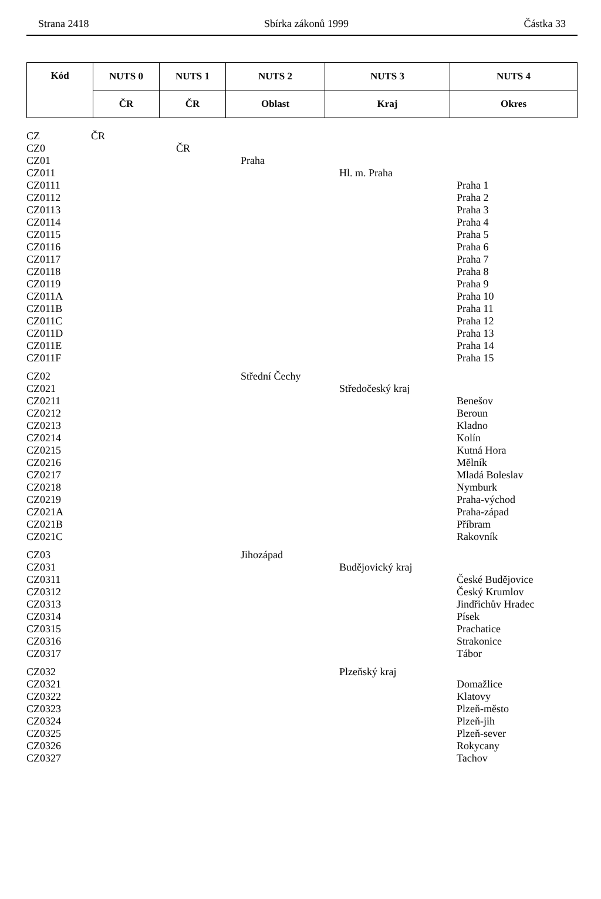Strana 2418 Sbírka zákonů 1999 Částka 33
| Kód | NUTS 0 | NUTS 1 | NUTS 2 | NUTS 3 | NUTS 4 |
| --- | --- | --- | --- | --- | --- |
| | ČR | ČR | Oblast | Kraj | Okres |
| CZ | ČR | | | | |
| CZ0 | | ČR | | | |
| CZ01 | | | Praha | | |
| CZ011 | | | | Hl. m. Praha | |
| CZ0111 | | | | | Praha 1 |
| CZ0112 | | | | | Praha 2 |
| CZ0113 | | | | | Praha 3 |
| CZ0114 | | | | | Praha 4 |
| CZ0115 | | | | | Praha 5 |
| CZ0116 | | | | | Praha 6 |
| CZ0117 | | | | | Praha 7 |
| CZ0118 | | | | | Praha 8 |
| CZ0119 | | | | | Praha 9 |
| CZ011A | | | | | Praha 10 |
| CZ011B | | | | | Praha 11 |
| CZ011C | | | | | Praha 12 |
| CZ011D | | | | | Praha 13 |
| CZ011E | | | | | Praha 14 |
| CZ011F | | | | | Praha 15 |
| CZ02 | | | Střední Čechy | | |
| CZ021 | | | | Středočeský kraj | |
| CZ0211 | | | | | Benešov |
| CZ0212 | | | | | Beroun |
| CZ0213 | | | | | Kladno |
| CZ0214 | | | | | Kolín |
| CZ0215 | | | | | Kutná Hora |
| CZ0216 | | | | | Mělník |
| CZ0217 | | | | | Mladá Boleslav |
| CZ0218 | | | | | Nymburk |
| CZ0219 | | | | | Praha-východ |
| CZ021A | | | | | Praha-západ |
| CZ021B | | | | | Příbram |
| CZ021C | | | | | Rakovník |
| CZ03 | | | Jihozápad | | |
| CZ031 | | | | Budějovický kraj | |
| CZ0311 | | | | | České Budějovice |
| CZ0312 | | | | | Český Krumlov |
| CZ0313 | | | | | Jindřichův Hradec |
| CZ0314 | | | | | Písek |
| CZ0315 | | | | | Prachatice |
| CZ0316 | | | | | Strakonice |
| CZ0317 | | | | | Tábor |
| CZ032 | | | | Plzeňský kraj | |
| CZ0321 | | | | | Domažlice |
| CZ0322 | | | | | Klatovy |
| CZ0323 | | | | | Plzeň-město |
| CZ0324 | | | | | Plzeň-jih |
| CZ0325 | | | | | Plzeň-sever |
| CZ0326 | | | | | Rokycany |
| CZ0327 | | | | | Tachov |